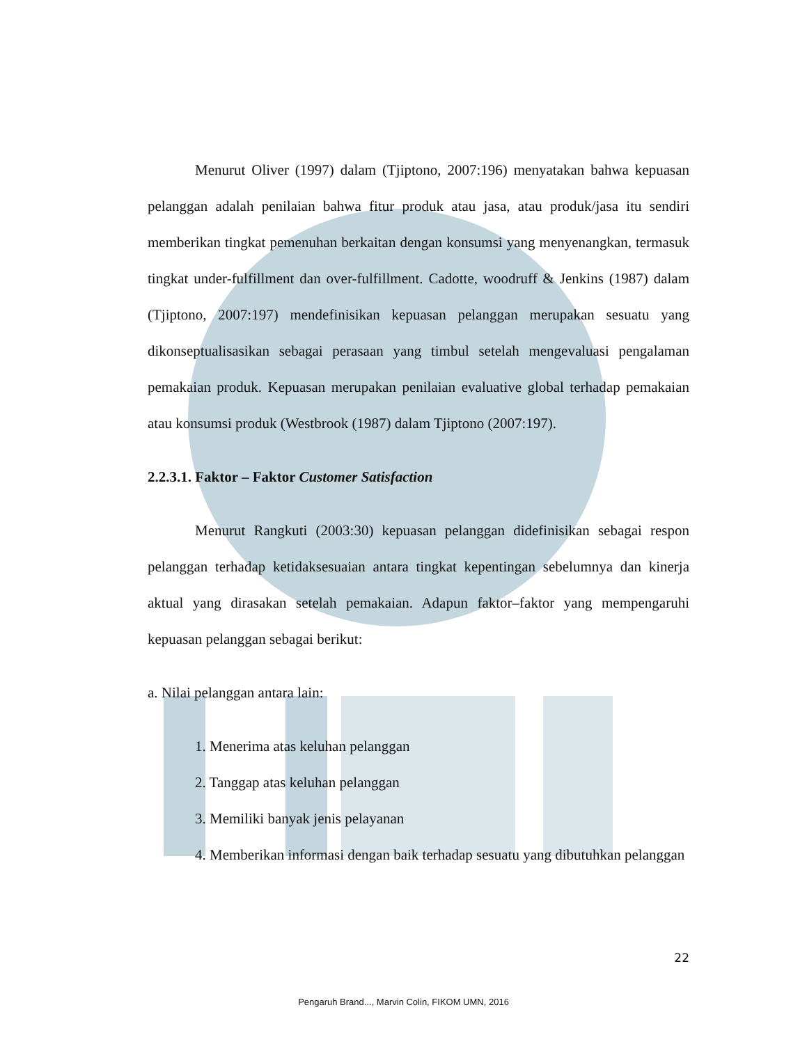Menurut Oliver (1997) dalam (Tjiptono, 2007:196) menyatakan bahwa kepuasan pelanggan adalah penilaian bahwa fitur produk atau jasa, atau produk/jasa itu sendiri memberikan tingkat pemenuhan berkaitan dengan konsumsi yang menyenangkan, termasuk tingkat under-fulfillment dan over-fulfillment. Cadotte, woodruff & Jenkins (1987) dalam (Tjiptono, 2007:197) mendefinisikan kepuasan pelanggan merupakan sesuatu yang dikonseptualisasikan sebagai perasaan yang timbul setelah mengevaluasi pengalaman pemakaian produk. Kepuasan merupakan penilaian evaluative global terhadap pemakaian atau konsumsi produk (Westbrook (1987) dalam Tjiptono (2007:197).
2.2.3.1. Faktor – Faktor Customer Satisfaction
Menurut Rangkuti (2003:30) kepuasan pelanggan didefinisikan sebagai respon pelanggan terhadap ketidaksesuaian antara tingkat kepentingan sebelumnya dan kinerja aktual yang dirasakan setelah pemakaian. Adapun faktor–faktor yang mempengaruhi kepuasan pelanggan sebagai berikut:
a. Nilai pelanggan antara lain:
1. Menerima atas keluhan pelanggan
2. Tanggap atas keluhan pelanggan
3. Memiliki banyak jenis pelayanan
4. Memberikan informasi dengan baik terhadap sesuatu yang dibutuhkan pelanggan
22
Pengaruh Brand..., Marvin Colin, FIKOM UMN, 2016